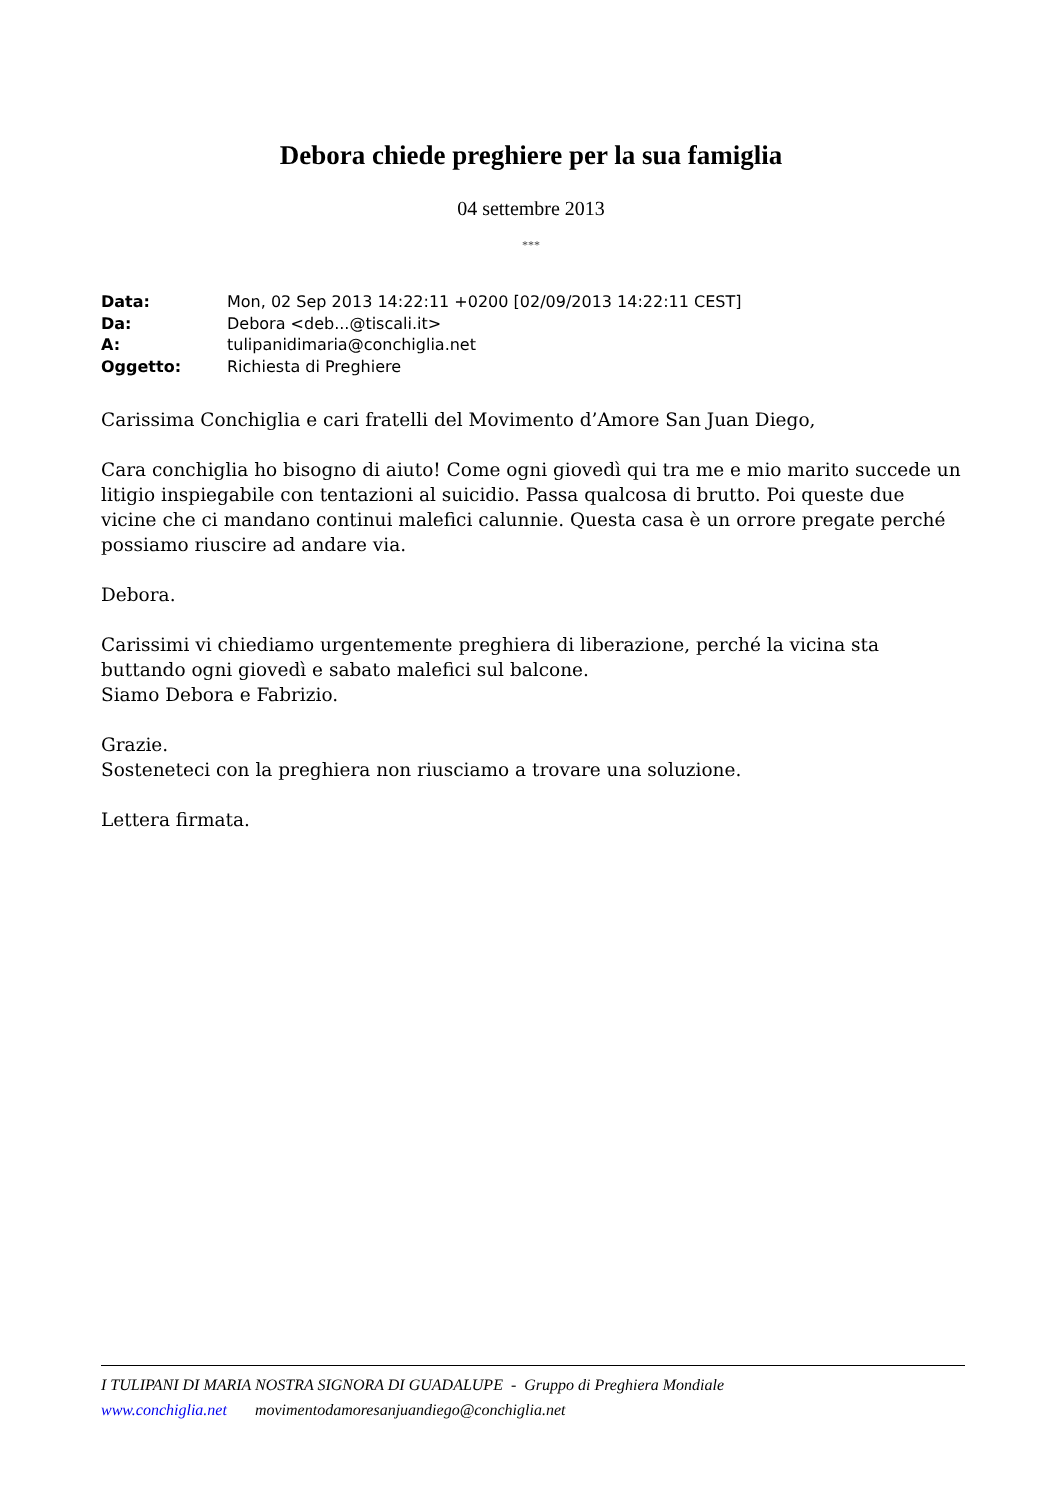Debora chiede preghiere per la sua famiglia
04 settembre 2013
***
| Data: | Mon, 02 Sep 2013 14:22:11 +0200 [02/09/2013 14:22:11 CEST] |
| Da: | Debora <deb...@tiscali.it> |
| A: | tulipanidimaria@conchiglia.net |
| Oggetto: | Richiesta di Preghiere |
Carissima Conchiglia e cari fratelli del Movimento d’Amore San Juan Diego,
Cara conchiglia ho bisogno di aiuto! Come ogni giovedì qui tra me e mio marito succede un litigio inspiegabile con tentazioni al suicidio. Passa qualcosa di brutto. Poi queste due vicine che ci mandano continui malefici calunnie. Questa casa è un orrore pregate perché possiamo riuscire ad andare via.
Debora.
Carissimi vi chiediamo urgentemente preghiera di liberazione, perché la vicina sta buttando ogni giovedì e sabato malefici sul balcone.
Siamo Debora e Fabrizio.
Grazie.
Sosteneteci con la preghiera non riusciamo a trovare una soluzione.
Lettera firmata.
I TULIPANI DI MARIA NOSTRA SIGNORA DI GUADALUPE - Gruppo di Preghiera Mondiale
www.conchiglia.net movimentodamoresanjuandiego@conchiglia.net